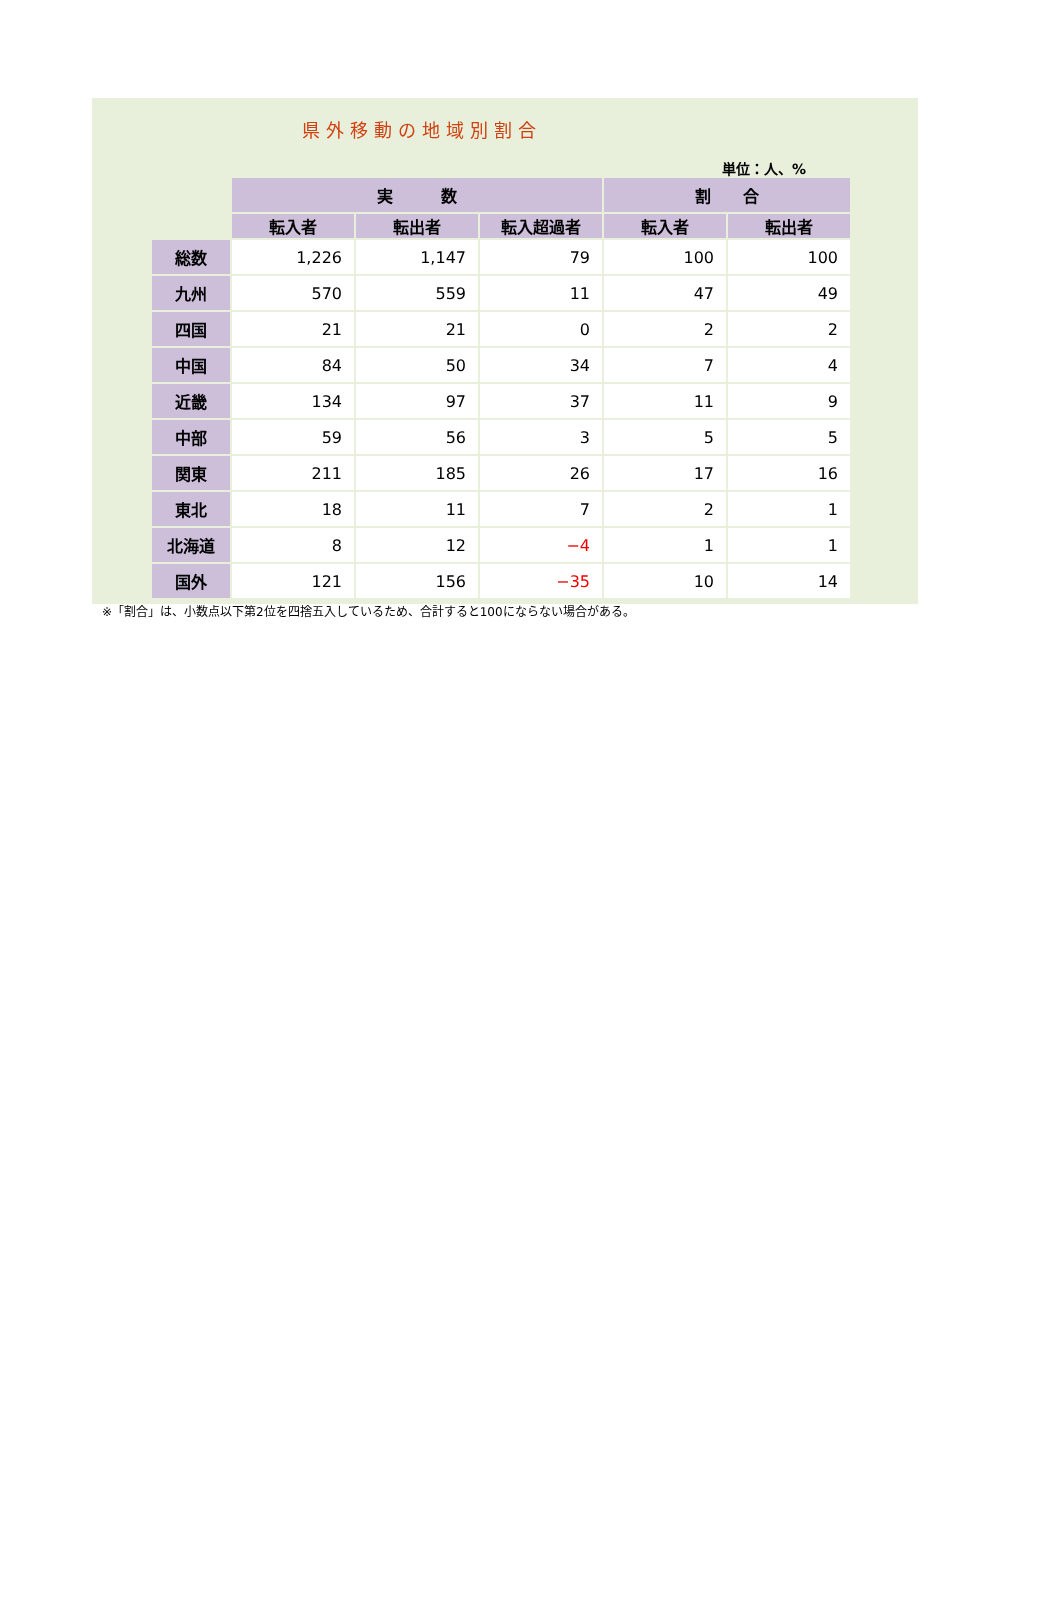県外移動の地域別割合
単位：人、%
| | 実 数 | | | 割 合 | |
| --- | --- | --- | --- | --- | --- |
| | 転入者 | 転出者 | 転入超過者 | 転入者 | 転出者 |
| 総数 | 1,226 | 1,147 | 79 | 100 | 100 |
| 九州 | 570 | 559 | 11 | 47 | 49 |
| 四国 | 21 | 21 | 0 | 2 | 2 |
| 中国 | 84 | 50 | 34 | 7 | 4 |
| 近畿 | 134 | 97 | 37 | 11 | 9 |
| 中部 | 59 | 56 | 3 | 5 | 5 |
| 関東 | 211 | 185 | 26 | 17 | 16 |
| 東北 | 18 | 11 | 7 | 2 | 1 |
| 北海道 | 8 | 12 | −4 | 1 | 1 |
| 国外 | 121 | 156 | −35 | 10 | 14 |
※「割合」は、小数点以下第2位を四捨五入しているため、合計すると100にならない場合がある。